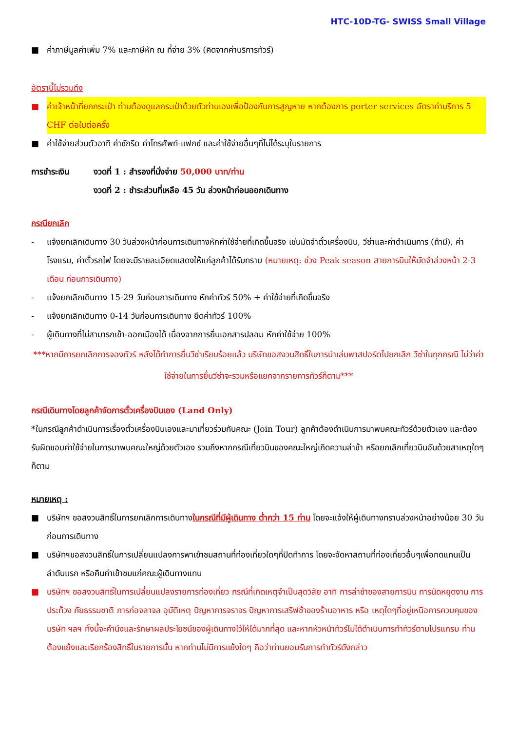HTC-10D-TG- SWISS Small Village
■ ค่าภาษีมูลค่าเพิ่ม 7% และภาษีหัก ณ ที่จ่าย 3% (คิดจากค่าบริการทัวร์)
อัตรานี้ไม่รวมถึง
■ ค่าเจ้าหน้าที่ยกกระเป๋า ท่านต้องดูแลกระเป๋าด้วยตัวท่านเองเพื่อป้องกันการสูญหาย หากต้องการ porter services อัตราค่าบริการ 5 CHF ต่อใบต่อครั้ง
■ ค่าใช้จ่ายส่วนตัวอาทิ ค่าซักรีด ค่าโทรศัพท์-แฟกซ์ และค่าใช้จ่ายอื่นๆที่ไม่ได้ระบุในรายการ
การชำระเงิน งวดที่ 1 : สำรองที่นั่งจ่าย 50,000 บาท/ท่าน
งวดที่ 2 : ชำระส่วนที่เหลือ 45 วัน ล่วงหน้าก่อนออกเดินทาง
กรณียกเลิก
- แจ้งยกเลิกเดินทาง 30 วันล่วงหน้าก่อนการเดินทางหักค่าใช้จ่ายที่เกิดขึ้นจริง เช่นมัดจำตั๋วเครื่องบิน, วีซ่าและค่าดำเนินการ (ถ้ามี), ค่าโรงแรม, ค่าตั๋วรถไฟ โดยจะมีรายละเอียดแสดงให้แก่ลูกค้าได้รับทราบ (หมายเหตุ: ช่วง Peak season สายการบินให้มัดจำล่วงหน้า 2-3 เดือน ก่อนการเดินทาง)
- แจ้งยกเลิกเดินทาง 15-29 วันก่อนการเดินทาง หักค่าทัวร์ 50% + ค่าใช้จ่ายที่เกิดขึ้นจริง
- แจ้งยกเลิกเดินทาง 0-14 วันก่อนการเดินทาง ยึดค่าทัวร์ 100%
- ผู้เดินทางที่ไม่สามารถเข้า-ออกเมืองได้ เนื่องจากการยื่นเอกสารปลอม หักค่าใช้จ่าย 100%
***หากมีการยกเลิกการจองทัวร์ หลังได้ทำการยื่นวีซ่าเรียบร้อยแล้ว บริษัทขอสงวนสิทธิ์ในการนำเล่มพาสปอร์ตไปยกเลิก วีซ่าในทุกกรณี ไม่ว่าค่าใช้จ่ายในการยื่นวีซ่าจะรวมหรือแยกจากรายการทัวร์ก็ตาม***
กรณีเดินทางโดยลูกค้าจัดการตั๋วเครื่องบินเอง (Land Only)
*ในกรณีลูกค้าดำเนินการเรื่องตั๋วเครื่องบินเองและมาเที่ยวร่วมกับคณะ (Join Tour) ลูกค้าต้องดำเนินการมาพบคณะทัวร์ด้วยตัวเอง และต้องรับผิดชอบค่าใช้จ่ายในการมาพบคณะใหญ่ด้วยตัวเอง รวมถึงหากกรณีเที่ยวบินของคณะใหญ่เกิดความล่าช้า หรือยกเลิกเที่ยวบินอันด้วยสาเหตุใดๆก็ตาม
หมายเหตุ :
■ บริษัทฯ ขอสงวนสิทธิ์ในการยกเลิกการเดินทางในกรณีที่มีผู้เดินทาง ต่ำกว่า 15 ท่าน โดยจะแจ้งให้ผู้เดินทางทราบล่วงหน้าอย่างน้อย 30 วันก่อนการเดินทาง
■ บริษัทฯขอสงวนสิทธิ์ในการเปลี่ยนแปลงการพาเข้าชมสถานที่ท่องเที่ยวใดๆที่ปิดทำการ โดยจะจัดหาสถานที่ท่องเที่ยวอื่นๆเพื่อทดแทนเป็นลำดับแรก หรือคืนค่าเข้าชมแก่คณะผู้เดินทางแทน
■ บริษัทฯ ขอสงวนสิทธิ์ในการเปลี่ยนแปลงรายการท่องเที่ยว กรณีที่เกิดเหตุจำเป็นสุดวิสัย อาทิ การล่าช้าของสายการบิน การนัดหยุดงาน การประท้วง ภัยธรรมชาติ การก่อจลาจล อุบัติเหตุ ปัญหาการจราจร ปัญหาการเสริฟช้าของร้านอาหาร หรือ เหตุใดๆที่อยู่เหนือการควบคุมของบริษัท ฯลฯ ทั้งนี้จะคำนึงและรักษาผลประโยชน์ของผู้เดินทางไว้ให้ได้มากที่สุด และหากหัวหน้าทัวร์ไม่ได้ดำเนินการทำทัวร์ตามโปรแกรม ท่านต้องแย้งและเรียกร้องสิทธิ์ในรายการนั้น หากท่านไม่มีการแย้งใดๆ ถือว่าท่านยอมรับการทำทัวร์ดังกล่าว